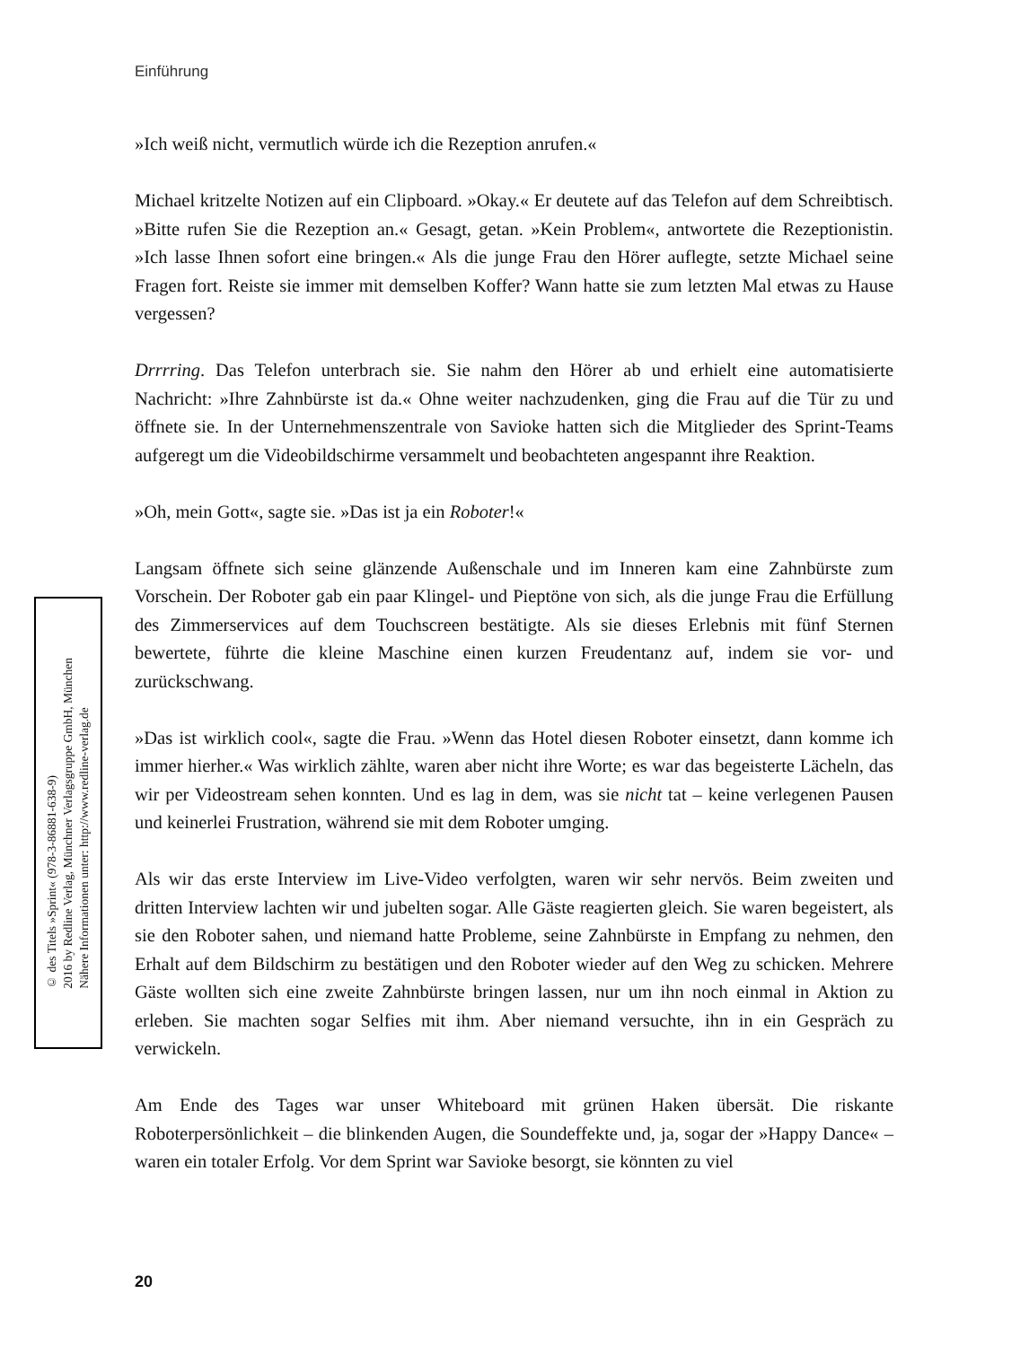Einführung
© des Titels »Sprint« (978-3-86881-638-9)
2016 by Redline Verlag, Münchner Verlagsgruppe GmbH, München
Nähere Informationen unter: http://www.redline-verlag.de
»Ich weiß nicht, vermutlich würde ich die Rezeption anrufen.«
Michael kritzelte Notizen auf ein Clipboard. »Okay.« Er deutete auf das Telefon auf dem Schreibtisch. »Bitte rufen Sie die Rezeption an.« Gesagt, getan. »Kein Problem«, antwortete die Rezeptionistin. »Ich lasse Ihnen sofort eine bringen.« Als die junge Frau den Hörer auflegte, setzte Michael seine Fragen fort. Reiste sie immer mit demselben Koffer? Wann hatte sie zum letzten Mal etwas zu Hause vergessen?
Drrrring. Das Telefon unterbrach sie. Sie nahm den Hörer ab und erhielt eine automatisierte Nachricht: »Ihre Zahnbürste ist da.« Ohne weiter nachzudenken, ging die Frau auf die Tür zu und öffnete sie. In der Unternehmenszentrale von Savioke hatten sich die Mitglieder des Sprint-Teams aufgeregt um die Videobildschirme versammelt und beobachteten angespannt ihre Reaktion.
»Oh, mein Gott«, sagte sie. »Das ist ja ein Roboter!«
Langsam öffnete sich seine glänzende Außenschale und im Inneren kam eine Zahnbürste zum Vorschein. Der Roboter gab ein paar Klingel- und Pieptöne von sich, als die junge Frau die Erfüllung des Zimmerservices auf dem Touchscreen bestätigte. Als sie dieses Erlebnis mit fünf Sternen bewertete, führte die kleine Maschine einen kurzen Freudentanz auf, indem sie vor- und zurückschwang.
»Das ist wirklich cool«, sagte die Frau. »Wenn das Hotel diesen Roboter einsetzt, dann komme ich immer hierher.« Was wirklich zählte, waren aber nicht ihre Worte; es war das begeisterte Lächeln, das wir per Videostream sehen konnten. Und es lag in dem, was sie nicht tat – keine verlegenen Pausen und keinerlei Frustration, während sie mit dem Roboter umging.
Als wir das erste Interview im Live-Video verfolgten, waren wir sehr nervös. Beim zweiten und dritten Interview lachten wir und jubelten sogar. Alle Gäste reagierten gleich. Sie waren begeistert, als sie den Roboter sahen, und niemand hatte Probleme, seine Zahnbürste in Empfang zu nehmen, den Erhalt auf dem Bildschirm zu bestätigen und den Roboter wieder auf den Weg zu schicken. Mehrere Gäste wollten sich eine zweite Zahnbürste bringen lassen, nur um ihn noch einmal in Aktion zu erleben. Sie machten sogar Selfies mit ihm. Aber niemand versuchte, ihn in ein Gespräch zu verwickeln.
Am Ende des Tages war unser Whiteboard mit grünen Haken übersät. Die riskante Roboterpersönlichkeit – die blinkenden Augen, die Soundeffekte und, ja, sogar der »Happy Dance« – waren ein totaler Erfolg. Vor dem Sprint war Savioke besorgt, sie könnten zu viel
20